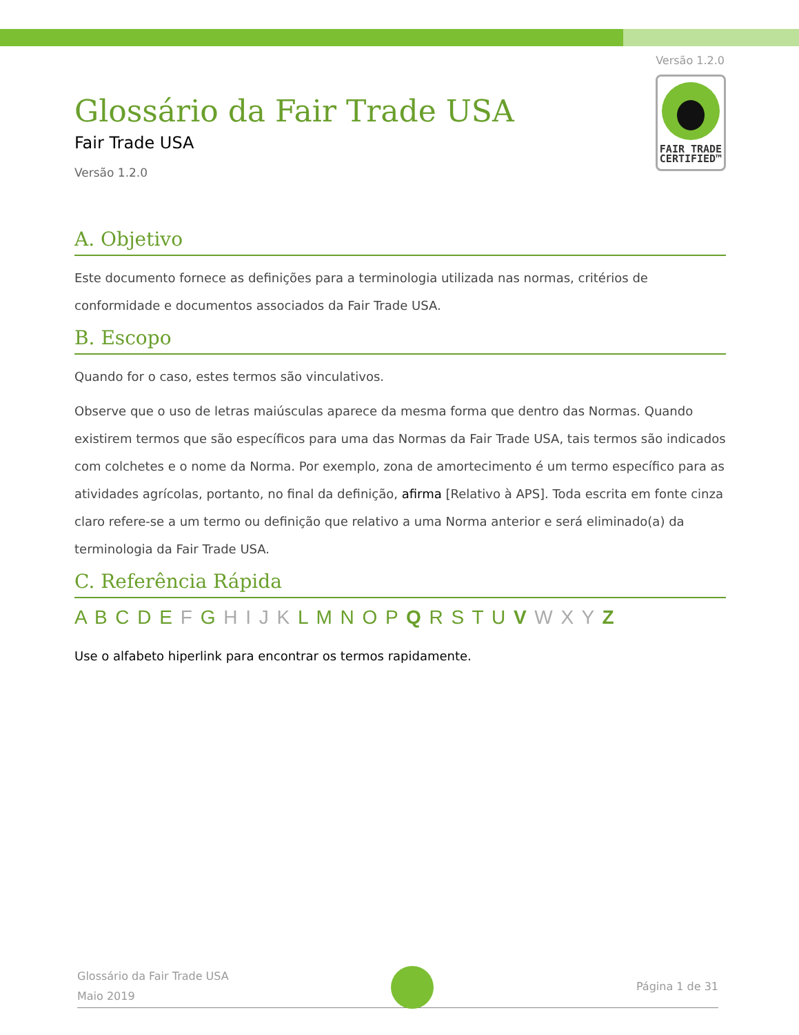Versão 1.2.0
FAIR TRADE
CERTIFIED™
Glossário da Fair Trade USA
Fair Trade USA
Versão 1.2.0
A. Objetivo
Este documento fornece as definições para a terminologia utilizada nas normas, critérios de conformidade e documentos associados da Fair Trade USA.
B. Escopo
Quando for o caso, estes termos são vinculativos.
Observe que o uso de letras maiúsculas aparece da mesma forma que dentro das Normas. Quando existirem termos que são específicos para uma das Normas da Fair Trade USA, tais termos são indicados com colchetes e o nome da Norma. Por exemplo, zona de amortecimento é um termo específico para as atividades agrícolas, portanto, no final da definição, afirma [Relativo à APS]. Toda escrita em fonte cinza claro refere-se a um termo ou definição que relativo a uma Norma anterior e será eliminado(a) da terminologia da Fair Trade USA.
C. Referência Rápida
A B C D E F G H I J K L M N O P Q R S T U V W X Y Z
Use o alfabeto hiperlink para encontrar os termos rapidamente.
Página 1 de 31
Glossário da Fair Trade USA
Maio 2019